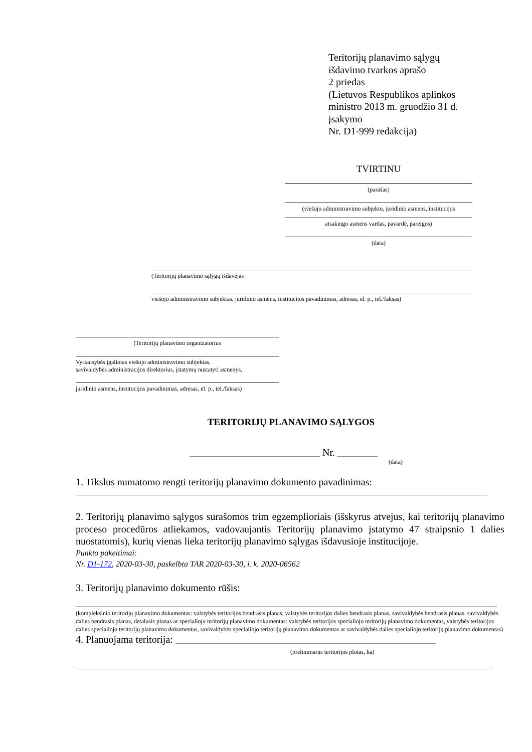Teritorijų planavimo sąlygų
išdavimo tvarkos aprašo
2 priedas
(Lietuvos Respublikos aplinkos
ministro 2013 m. gruodžio 31 d.
įsakymo
Nr. D1-999 redakcija)
TVIRTINU
(parašas)
(viešojo administravimo subjekto, juridinio asmens, institucijos
atsakingo asmens vardas, pavardė, pareigos)
(data)
(Teritorijų planavimo sąlygų išdavėjas
viešojo administravimo subjektas, juridinio asmens, institucijos pavadinimas, adresas, el. p., tel./faksas)
(Teritorijų planavimo organizatorius
Vyriausybės įgaliotas viešojo administravimo subjektas,
savivaldybės administracijos direktorius, įstatymų nustatyti asmenys,
juridinio asmens, institucijos pavadinimas, adresas, el. p., tel./faksas)
TERITORIJŲ PLANAVIMO SĄLYGOS
__________________________ Nr. ________
(data)
1. Tikslus numatomo rengti teritorijų planavimo dokumento pavadinimas:
2. Teritorijų planavimo sąlygos surašomos trim egzemplioriais (išskyrus atvejus, kai teritorijų planavimo proceso procedūros atliekamos, vadovaujantis Teritorijų planavimo įstatymo 47 straipsnio 1 dalies nuostatomis), kurių vienas lieka teritorijų planavimo sąlygas išdavusioje institucijoje.
Punkto pakeitimai:
Nr. D1-172, 2020-03-30, paskelbta TAR 2020-03-30, i. k. 2020-06562
3. Teritorijų planavimo dokumento rūšis:
(kompleksinio teritorijų planavimo dokumentas: valstybės teritorijos bendrasis planas, valstybės teritorijos dalies bendrasis planas, savivaldybės bendrasis planas, savivaldybės dalies bendrasis planas, detalusis planas ar specialiojo teritorijų planavimo dokumentas: valstybės teritorijos specialiojo teritorijų planavimo dokumentas, valstybės teritorijos dalies specialiojo teritorijų planavimo dokumentas, savivaldybės specialiojo teritorijų planavimo dokumentas ar savivaldybės dalies specialiojo teritorijų planavimo dokumentas)
4. Planuojama teritorija: ____________________________________________________
(preliminarus teritorijos plotas, ha)